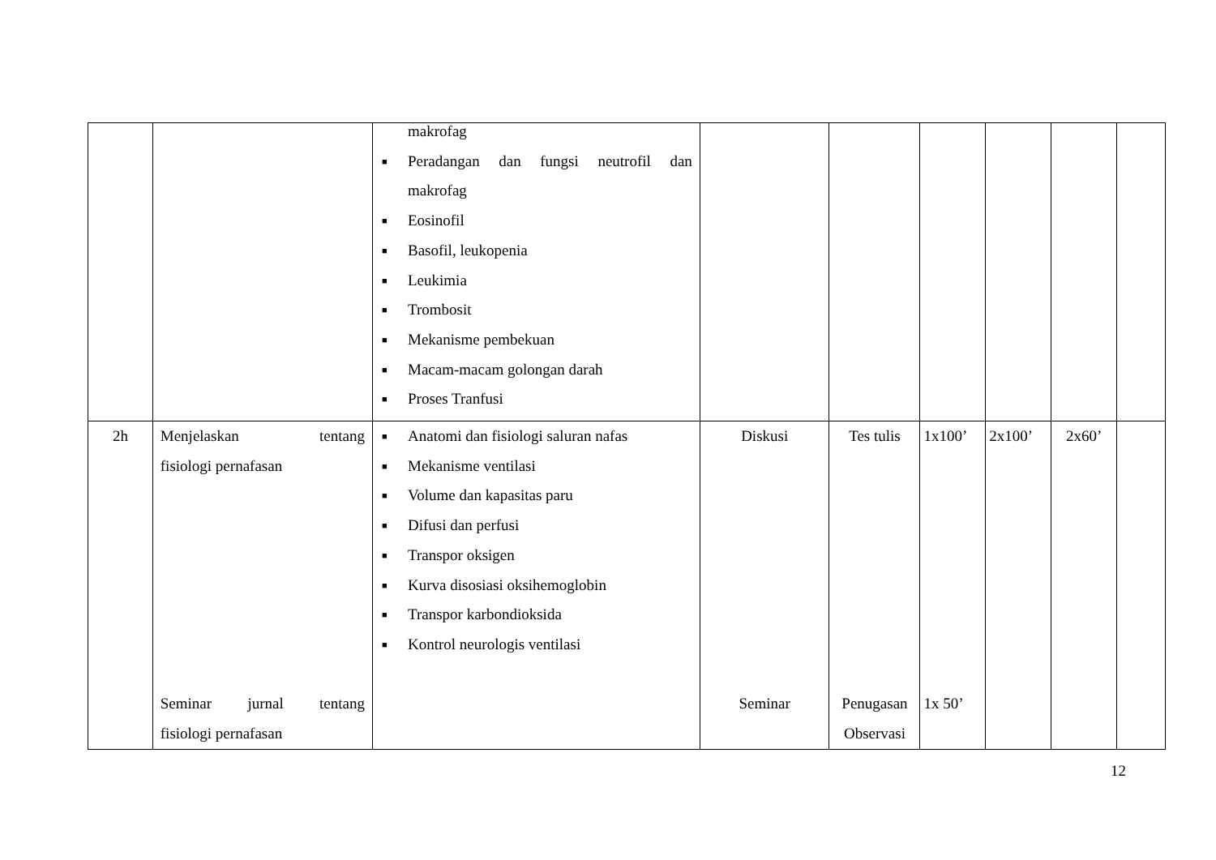| | | makrofag ■ Peradangan dan fungsi neutrofil dan makrofag ■ Eosinofil ■ Basofil, leukopenia ■ Leukimia ■ Trombosit ■ Mekanisme pembekuan ■ Macam-macam golongan darah ■ Proses Tranfusi | | | | | | |
| 2h | Menjelaskan tentang fisiologi pernafasan Seminar jurnal tentang fisiologi pernafasan | ■ Anatomi dan fisiologi saluran nafas ■ Mekanisme ventilasi ■ Volume dan kapasitas paru ■ Difusi dan perfusi ■ Transpor oksigen ■ Kurva disosiasi oksihemoglobin ■ Transpor karbondioksida ■ Kontrol neurologis ventilasi | Diskusi Seminar | Tes tulis Penugasan Observasi | 1x100’ 1x 50’ | 2x100’ | 2x60’ | |
12